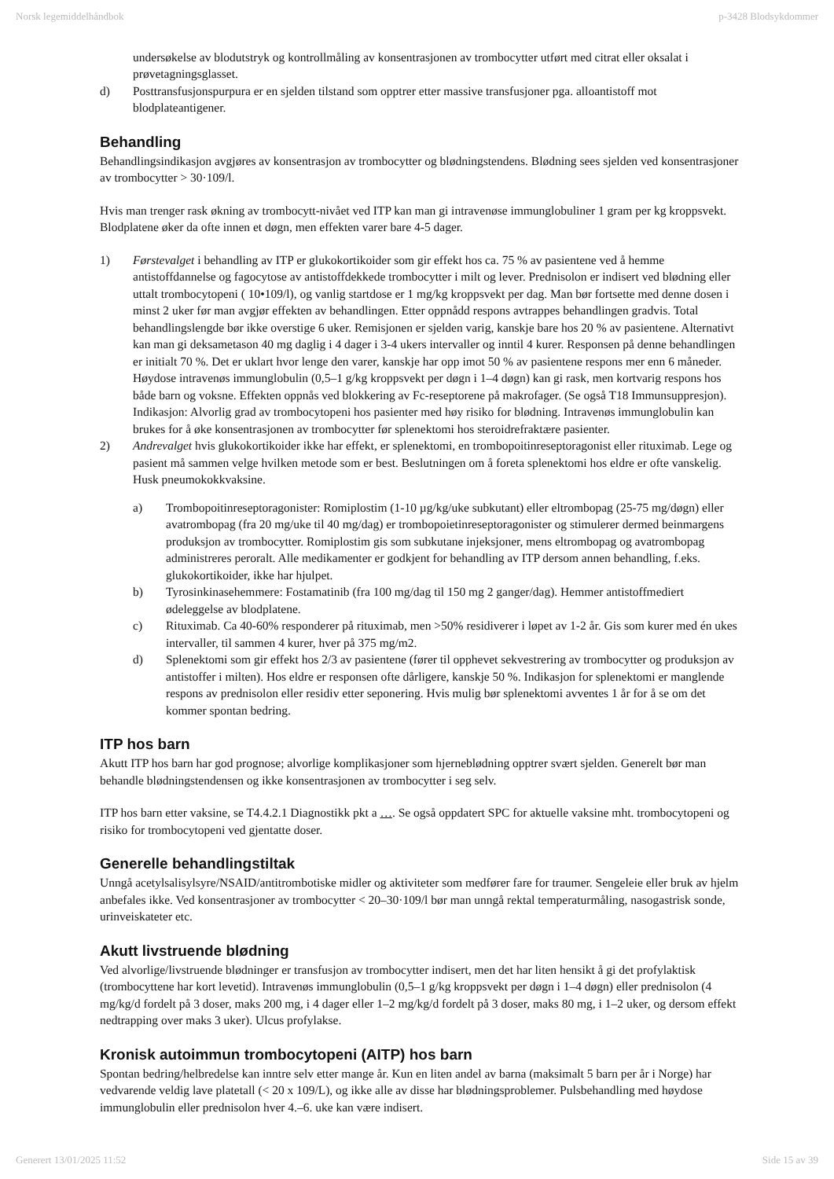Norsk legemiddelhåndbok p-3428 Blodsykdommer
undersøkelse av blodutstryk og kontrollmåling av konsentrasjonen av trombocytter utført med citrat eller oksalat i prøvetagningsglasset.
d) Posttransfusjonspurpura er en sjelden tilstand som opptrer etter massive transfusjoner pga. alloantistoff mot blodplateantigener.
Behandling
Behandlingsindikasjon avgjøres av konsentrasjon av trombocytter og blødningstendens. Blødning sees sjelden ved konsentrasjoner av trombocytter > 30·109/l.
Hvis man trenger rask økning av trombocytt-nivået ved ITP kan man gi intravenøse immunglobuliner 1 gram per kg kroppsvekt. Blodplatene øker da ofte innen et døgn, men effekten varer bare 4-5 dager.
1) Førstevalget i behandling av ITP er glukokortikoider som gir effekt hos ca. 75 % av pasientene ved å hemme antistoffdannelse og fagocytose av antistoffdekkede trombocytter i milt og lever. Prednisolon er indisert ved blødning eller uttalt trombocytopeni ( 10•109/l), og vanlig startdose er 1 mg/kg kroppsvekt per dag. Man bør fortsette med denne dosen i minst 2 uker før man avgjør effekten av behandlingen. Etter oppnådd respons avtrappes behandlingen gradvis. Total behandlingslengde bør ikke overstige 6 uker. Remisjonen er sjelden varig, kanskje bare hos 20 % av pasientene. Alternativt kan man gi deksametason 40 mg daglig i 4 dager i 3-4 ukers intervaller og inntil 4 kurer. Responsen på denne behandlingen er initialt 70 %. Det er uklart hvor lenge den varer, kanskje har opp imot 50 % av pasientene respons mer enn 6 måneder. Høydose intravenøs immunglobulin (0,5–1 g/kg kroppsvekt per døgn i 1–4 døgn) kan gi rask, men kortvarig respons hos både barn og voksne. Effekten oppnås ved blokkering av Fc-reseptorene på makrofager. (Se også T18 Immunsuppresjon). Indikasjon: Alvorlig grad av trombocytopeni hos pasienter med høy risiko for blødning. Intravenøs immunglobulin kan brukes for å øke konsentrasjonen av trombocytter før splenektomi hos steroidrefraktære pasienter.
2) Andrevalget hvis glukokortikoider ikke har effekt, er splenektomi, en trombopoitinreseptoragonist eller rituximab. Lege og pasient må sammen velge hvilken metode som er best. Beslutningen om å foreta splenektomi hos eldre er ofte vanskelig. Husk pneumokokkvaksine.
a) Trombopoitinreseptoragonister: Romiplostim (1-10 µg/kg/uke subkutant) eller eltrombopag (25-75 mg/døgn) eller avatrombopag (fra 20 mg/uke til 40 mg/dag) er trombopoietinreseptoragonister og stimulerer dermed beinmargens produksjon av trombocytter. Romiplostim gis som subkutane injeksjoner, mens eltrombopag og avatrombopag administreres peroralt. Alle medikamenter er godkjent for behandling av ITP dersom annen behandling, f.eks. glukokortikoider, ikke har hjulpet.
b) Tyrosinkinasehemmere: Fostamatinib (fra 100 mg/dag til 150 mg 2 ganger/dag). Hemmer antistoffmediert ødeleggelse av blodplatene.
c) Rituximab. Ca 40-60% responderer på rituximab, men >50% residiverer i løpet av 1-2 år. Gis som kurer med én ukes intervaller, til sammen 4 kurer, hver på 375 mg/m2.
d) Splenektomi som gir effekt hos 2/3 av pasientene (fører til opphevet sekvestrering av trombocytter og produksjon av antistoffer i milten). Hos eldre er responsen ofte dårligere, kanskje 50 %. Indikasjon for splenektomi er manglende respons av prednisolon eller residiv etter seponering. Hvis mulig bør splenektomi avventes 1 år for å se om det kommer spontan bedring.
ITP hos barn
Akutt ITP hos barn har god prognose; alvorlige komplikasjoner som hjerneblødning opptrer svært sjelden. Generelt bør man behandle blødningstendensen og ikke konsentrasjonen av trombocytter i seg selv.
ITP hos barn etter vaksine, se T4.4.2.1 Diagnostikk pkt a …. Se også oppdatert SPC for aktuelle vaksine mht. trombocytopeni og risiko for trombocytopeni ved gjentatte doser.
Generelle behandlingstiltak
Unngå acetylsalisylsyre/NSAID/antitrombotiske midler og aktiviteter som medfører fare for traumer. Sengeleie eller bruk av hjelm anbefales ikke. Ved konsentrasjoner av trombocytter < 20–30·109/l bør man unngå rektal temperaturmåling, nasogastrisk sonde, urinveiskateter etc.
Akutt livstruende blødning
Ved alvorlige/livstruende blødninger er transfusjon av trombocytter indisert, men det har liten hensikt å gi det profylaktisk (trombocyttene har kort levetid). Intravenøs immunglobulin (0,5–1 g/kg kroppsvekt per døgn i 1–4 døgn) eller prednisolon (4 mg/kg/d fordelt på 3 doser, maks 200 mg, i 4 dager eller 1–2 mg/kg/d fordelt på 3 doser, maks 80 mg, i 1–2 uker, og dersom effekt nedtrapping over maks 3 uker). Ulcus profylakse.
Kronisk autoimmun trombocytopeni (AITP) hos barn
Spontan bedring/helbredelse kan inntre selv etter mange år. Kun en liten andel av barna (maksimalt 5 barn per år i Norge) har vedvarende veldig lave platetall (< 20 x 109/L), og ikke alle av disse har blødningsproblemer. Pulsbehandling med høydose immunglobulin eller prednisolon hver 4.–6. uke kan være indisert.
Generert 13/01/2025 11:52 Side 15 av 39